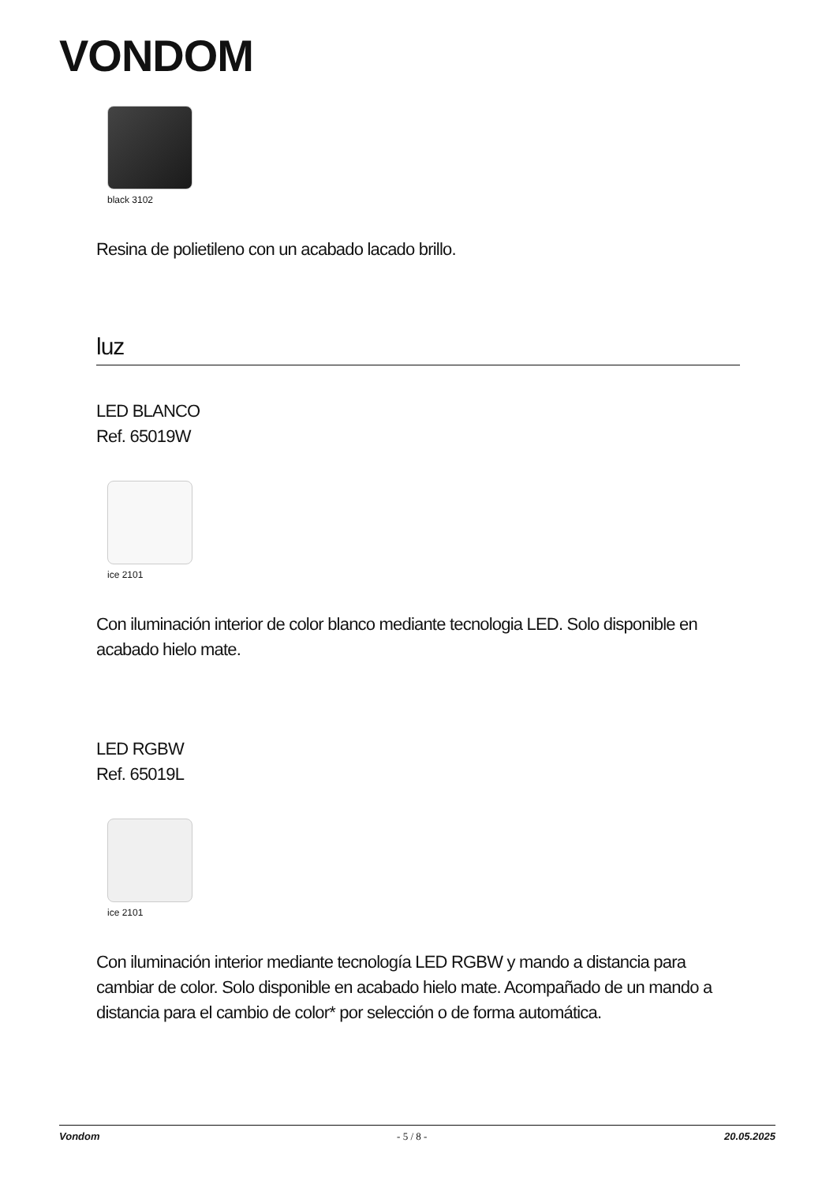VONDOM
black 3102
Resina de polietileno con un acabado lacado brillo.
luz
LED BLANCO
Ref. 65019W
ice 2101
Con iluminación interior de color blanco mediante tecnologia LED. Solo disponible en acabado hielo mate.
LED RGBW
Ref. 65019L
ice 2101
Con iluminación interior mediante tecnología LED RGBW y mando a distancia para cambiar de color. Solo disponible en acabado hielo mate. Acompañado de un mando a distancia para el cambio de color* por selección o de forma automática.
Vondom - 5 / 8 - 20.05.2025